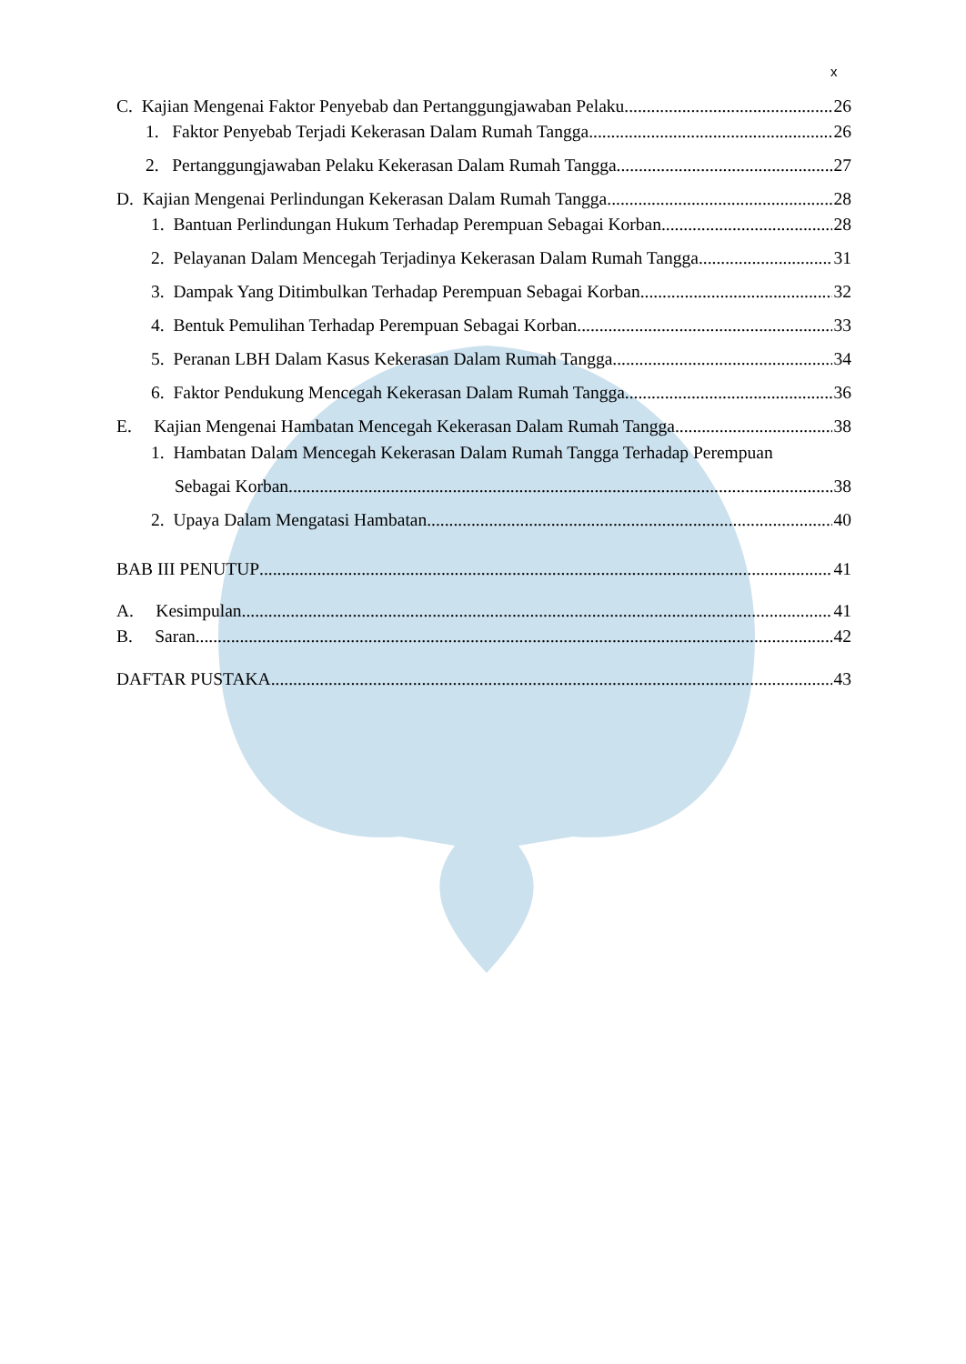x
C. Kajian Mengenai Faktor Penyebab dan Pertanggungjawaban Pelaku 26
1. Faktor Penyebab Terjadi Kekerasan Dalam Rumah Tangga 26
2. Pertanggungjawaban Pelaku Kekerasan Dalam Rumah Tangga 27
D. Kajian Mengenai Perlindungan Kekerasan Dalam Rumah Tangga 28
1. Bantuan Perlindungan Hukum Terhadap Perempuan Sebagai Korban 28
2. Pelayanan Dalam Mencegah Terjadinya Kekerasan Dalam Rumah Tangga 31
3. Dampak Yang Ditimbulkan Terhadap Perempuan Sebagai Korban 32
4. Bentuk Pemulihan Terhadap Perempuan Sebagai Korban 33
5. Peranan LBH Dalam Kasus Kekerasan Dalam Rumah Tangga 34
6. Faktor Pendukung Mencegah Kekerasan Dalam Rumah Tangga 36
E. Kajian Mengenai Hambatan Mencegah Kekerasan Dalam Rumah Tangga 38
1. Hambatan Dalam Mencegah Kekerasan Dalam Rumah Tangga Terhadap Perempuan
Sebagai Korban 38
2. Upaya Dalam Mengatasi Hambatan 40
BAB III PENUTUP 41
A. Kesimpulan 41
B. Saran 42
DAFTAR PUSTAKA 43